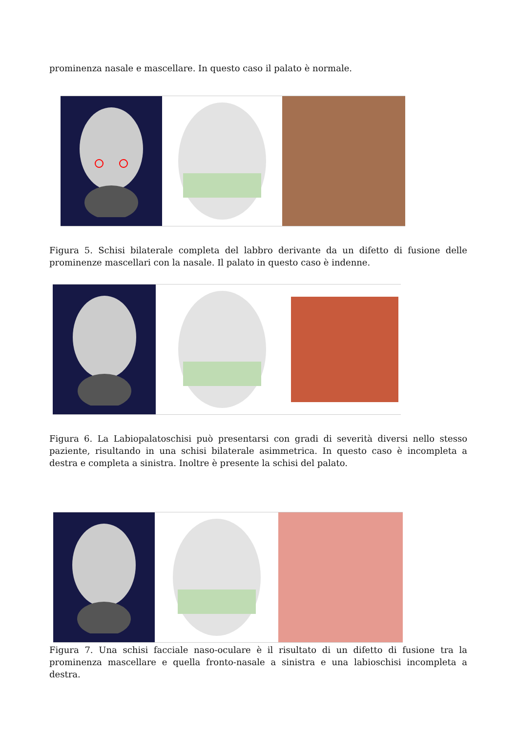prominenza nasale e mascellare. In questo caso il palato è normale.
Figura 5. Schisi bilaterale completa del labbro derivante da un difetto di fusione delle prominenze mascellari con la nasale. Il palato in questo caso è indenne.
Figura 6. La Labiopalatoschisi può presentarsi con gradi di severità diversi nello stesso paziente, risultando in una schisi bilaterale asimmetrica. In questo caso è incompleta a destra e completa a sinistra. Inoltre è presente la schisi del palato.
Figura 7. Una schisi facciale naso-oculare è il risultato di un difetto di fusione tra la prominenza mascellare e quella fronto-nasale a sinistra e una labioschisi incompleta a destra.